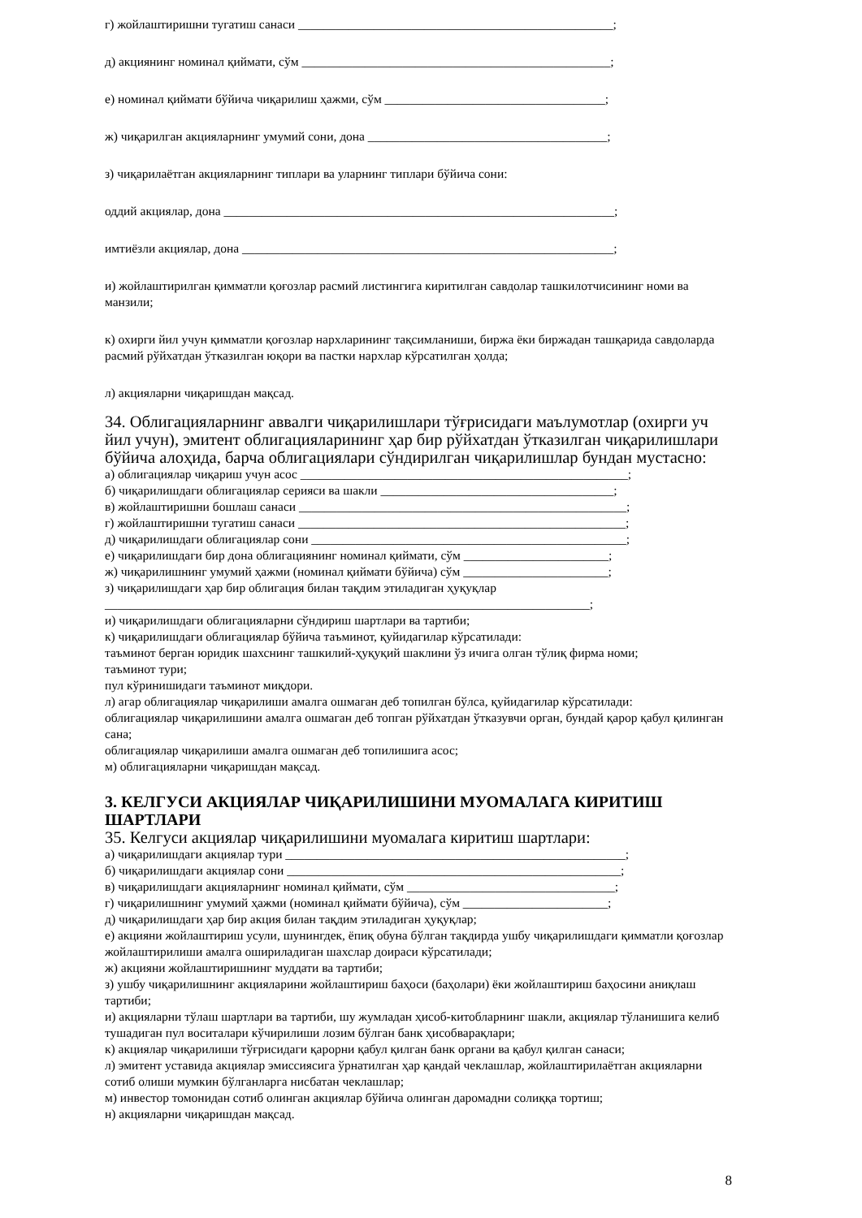г) жойлаштиришни тугатиш санаси __________________________________________________;
д) акциянинг номинал қиймати, сўм _________________________________________________;
е) номинал қиймати бўйича чиқарилиш ҳажми, сўм ___________________________________;
ж) чиқарилган акцияларнинг умумий сони, дона ______________________________________;
з) чиқарилаётган акцияларнинг типлари ва уларнинг типлари бўйича сони:
оддий акциялар, дона ______________________________________________________________;
имтиёзли акциялар, дона ___________________________________________________________;
и) жойлаштирилган қимматли қоғозлар расмий листингига киритилган савдолар ташкилотчисининг номи ва манзили;
к) охирги йил учун қимматли қоғозлар нархларининг тақсимланиши, биржа ёки биржадан ташқарида савдоларда расмий рўйхатдан ўтказилган юқори ва пастки нархлар кўрсатилган ҳолда;
л) акцияларни чиқаришдан мақсад.
34. Облигацияларнинг аввалги чиқарилишлари тўғрисидаги маълумотлар (охирги уч йил учун), эмитент облигацияларининг ҳар бир рўйхатдан ўтказилган чиқарилишлари бўйича алоҳида, барча облигациялари сўндирилган чиқарилишлар бундан мустасно:
а) облигациялар чиқариш учун асос ____________________________________________________;
б) чиқарилишдаги облигациялар серияси ва шакли _____________________________________;
в) жойлаштиришни бошлаш санаси ____________________________________________________;
г) жойлаштиришни тугатиш санаси ____________________________________________________;
д) чиқарилишдаги облигациялар сони __________________________________________________;
е) чиқарилишдаги бир дона облигациянинг номинал қиймати, сўм _______________________;
ж) чиқарилишнинг умумий ҳажми (номинал қиймати бўйича) сўм _______________________;
з) чиқарилишдаги ҳар бир облигация билан тақдим этиладиган ҳуқуқлар
_____________________________________________________________________________;
и) чиқарилишдаги облигацияларни сўндириш шартлари ва тартиби;
к) чиқарилишдаги облигациялар бўйича таъминот, қуйидагилар кўрсатилади:
таъминот берган юридик шахснинг ташкилий-ҳуқуқий шаклини ўз ичига олган тўлиқ фирма номи;
таъминот тури;
пул кўринишидаги таъминот миқдори.
л) агар облигациялар чиқарилиши амалга ошмаган деб топилган бўлса, қуйидагилар кўрсатилади:
облигациялар чиқарилишини амалга ошмаган деб топган рўйхатдан ўтказувчи орган, бундай қарор қабул қилинган сана;
облигациялар чиқарилиши амалга ошмаган деб топилишига асос;
м) облигацияларни чиқаришдан мақсад.
3. КЕЛГУСИ АКЦИЯЛАР ЧИҚАРИЛИШИНИ МУОМАЛАГА КИРИТИШ ШАРТЛАРИ
35. Келгуси акциялар чиқарилишини муомалага киритиш шартлари:
а) чиқарилишдаги акциялар тури ______________________________________________________;
б) чиқарилишдаги акциялар сони _____________________________________________________;
в) чиқарилишдаги акцияларнинг номинал қиймати, сўм _________________________________;
г) чиқарилишнинг умумий ҳажми (номинал қиймати бўйича), сўм _______________________;
д) чиқарилишдаги ҳар бир акция билан тақдим этиладиган ҳуқуқлар;
е) акцияни жойлаштириш усули, шунингдек, ёпиқ обуна бўлган тақдирда ушбу чиқарилишдаги қимматли қоғозлар жойлаштирилиши амалга ошириладиган шахслар доираси кўрсатилади;
ж) акцияни жойлаштиришнинг муддати ва тартиби;
з) ушбу чиқарилишнинг акцияларини жойлаштириш баҳоси (баҳолари) ёки жойлаштириш баҳосини аниқлаш тартиби;
и) акцияларни тўлаш шартлари ва тартиби, шу жумладан ҳисоб-китобларнинг шакли, акциялар тўланишига келиб тушадиган пул воситалари кўчирилиши лозим бўлган банк ҳисобварақлари;
к) акциялар чиқарилиши тўғрисидаги қарорни қабул қилган банк органи ва қабул қилган санаси;
л) эмитент уставида акциялар эмиссиясига ўрнатилган ҳар қандай чеклашлар, жойлаштирилаётган акцияларни сотиб олиши мумкин бўлганларга нисбатан чеклашлар;
м) инвестор томонидан сотиб олинган акциялар бўйича олинган даромадни солиққа тортиш;
н) акцияларни чиқаришдан мақсад.
8